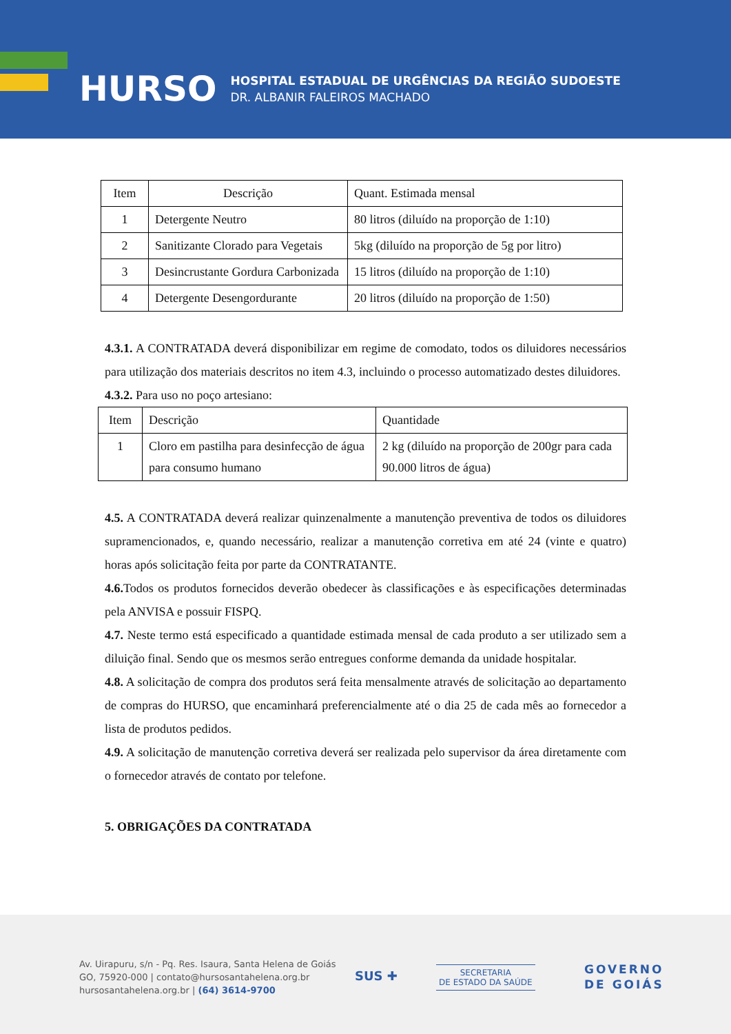HURSO
HOSPITAL ESTADUAL DE URGÊNCIAS DA REGIÃO SUDOESTE
DR. ALBANIR FALEIROS MACHADO
| Item | Descrição | Quant. Estimada mensal |
| --- | --- | --- |
| 1 | Detergente Neutro | 80 litros (diluído na proporção de 1:10) |
| 2 | Sanitizante Clorado para Vegetais | 5kg (diluído na proporção de 5g por litro) |
| 3 | Desincrustante Gordura Carbonizada | 15 litros (diluído na proporção de 1:10) |
| 4 | Detergente Desengordurante | 20 litros (diluído na proporção de 1:50) |
4.3.1. A CONTRATADA deverá disponibilizar em regime de comodato, todos os diluidores necessários para utilização dos materiais descritos no item 4.3, incluindo o processo automatizado destes diluidores.
4.3.2. Para uso no poço artesiano:
| Item | Descrição | Quantidade |
| --- | --- | --- |
| 1 | Cloro em pastilha para desinfecção de água para consumo humano | 2 kg (diluído na proporção de 200gr para cada 90.000 litros de água) |
4.5. A CONTRATADA deverá realizar quinzenalmente a manutenção preventiva de todos os diluidores supramencionados, e, quando necessário, realizar a manutenção corretiva em até 24 (vinte e quatro) horas após solicitação feita por parte da CONTRATANTE.
4.6. Todos os produtos fornecidos deverão obedecer às classificações e às especificações determinadas pela ANVISA e possuir FISPQ.
4.7. Neste termo está especificado a quantidade estimada mensal de cada produto a ser utilizado sem a diluição final. Sendo que os mesmos serão entregues conforme demanda da unidade hospitalar.
4.8. A solicitação de compra dos produtos será feita mensalmente através de solicitação ao departamento de compras do HURSO, que encaminhará preferencialmente até o dia 25 de cada mês ao fornecedor a lista de produtos pedidos.
4.9. A solicitação de manutenção corretiva deverá ser realizada pelo supervisor da área diretamente com o fornecedor através de contato por telefone.
5. OBRIGAÇÕES DA CONTRATADA
Av. Uirapuru, s/n - Pq. Res. Isaura, Santa Helena de Goiás
GO, 75920-000 | contato@hursosantahelena.org.br
hursosantahelena.org.br | (64) 3614-9700
SUS ✚
SECRETARIA
DE ESTADO DA SAÚDE
GOVERNO
DE GOIÁS